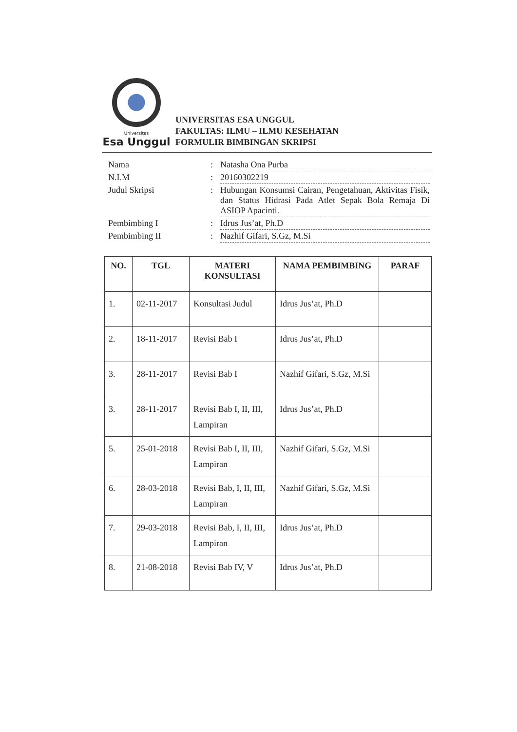Universitas
Esa Unggul
UNIVERSITAS ESA UNGGUL
FAKULTAS: ILMU – ILMU KESEHATAN
FORMULIR BIMBINGAN SKRIPSI
| Nama | : | Natasha Ona Purba |
| N.I.M | : | 20160302219 |
| Judul Skripsi | : | Hubungan Konsumsi Cairan, Pengetahuan, Aktivitas Fisik, dan Status Hidrasi Pada Atlet Sepak Bola Remaja Di ASIOP Apacinti. |
| Pembimbing I | : | Idrus Jus’at, Ph.D |
| Pembimbing II | : | Nazhif Gifari, S.Gz, M.Si |
| NO. | TGL | MATERI KONSULTASI | NAMA PEMBIMBING | PARAF |
| --- | --- | --- | --- | --- |
| 1. | 02-11-2017 | Konsultasi Judul | Idrus Jus’at, Ph.D | |
| 2. | 18-11-2017 | Revisi Bab I | Idrus Jus’at, Ph.D | |
| 3. | 28-11-2017 | Revisi Bab I | Nazhif Gifari, S.Gz, M.Si | |
| 3. | 28-11-2017 | Revisi Bab I, II, III, Lampiran | Idrus Jus’at, Ph.D | |
| 5. | 25-01-2018 | Revisi Bab I, II, III, Lampiran | Nazhif Gifari, S.Gz, M.Si | |
| 6. | 28-03-2018 | Revisi Bab, I, II, III, Lampiran | Nazhif Gifari, S.Gz, M.Si | |
| 7. | 29-03-2018 | Revisi Bab, I, II, III, Lampiran | Idrus Jus’at, Ph.D | |
| 8. | 21-08-2018 | Revisi Bab IV, V | Idrus Jus’at, Ph.D | |